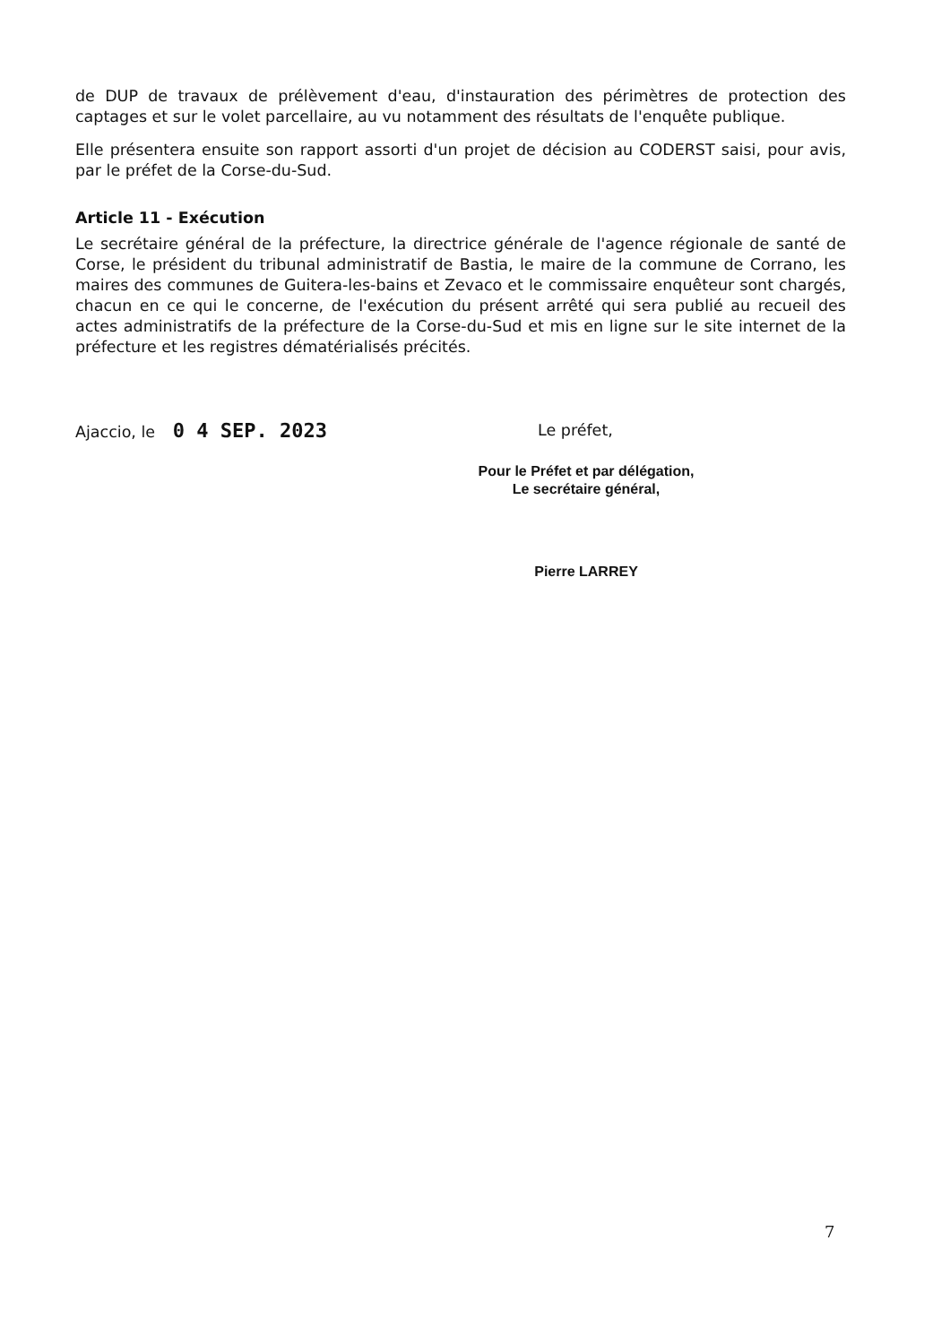de DUP de travaux de prélèvement d'eau, d'instauration des périmètres de protection des captages et sur le volet parcellaire, au vu notamment des résultats de l'enquête publique.
Elle présentera ensuite son rapport assorti d'un projet de décision au CODERST saisi, pour avis, par le préfet de la Corse-du-Sud.
Article 11 - Exécution
Le secrétaire général de la préfecture, la directrice générale de l'agence régionale de santé de Corse, le président du tribunal administratif de Bastia, le maire de la commune de Corrano, les maires des communes de Guitera-les-bains et Zevaco et le commissaire enquêteur sont chargés, chacun en ce qui le concerne, de l'exécution du présent arrêté qui sera publié au recueil des actes administratifs de la préfecture de la Corse-du-Sud et mis en ligne sur le site internet de la préfecture et les registres dématérialisés précités.
Ajaccio, le 0 4 SEP. 2023
Le préfet,
Pour le Préfet et par délégation,
Le secrétaire général,
Pierre LARREY
7